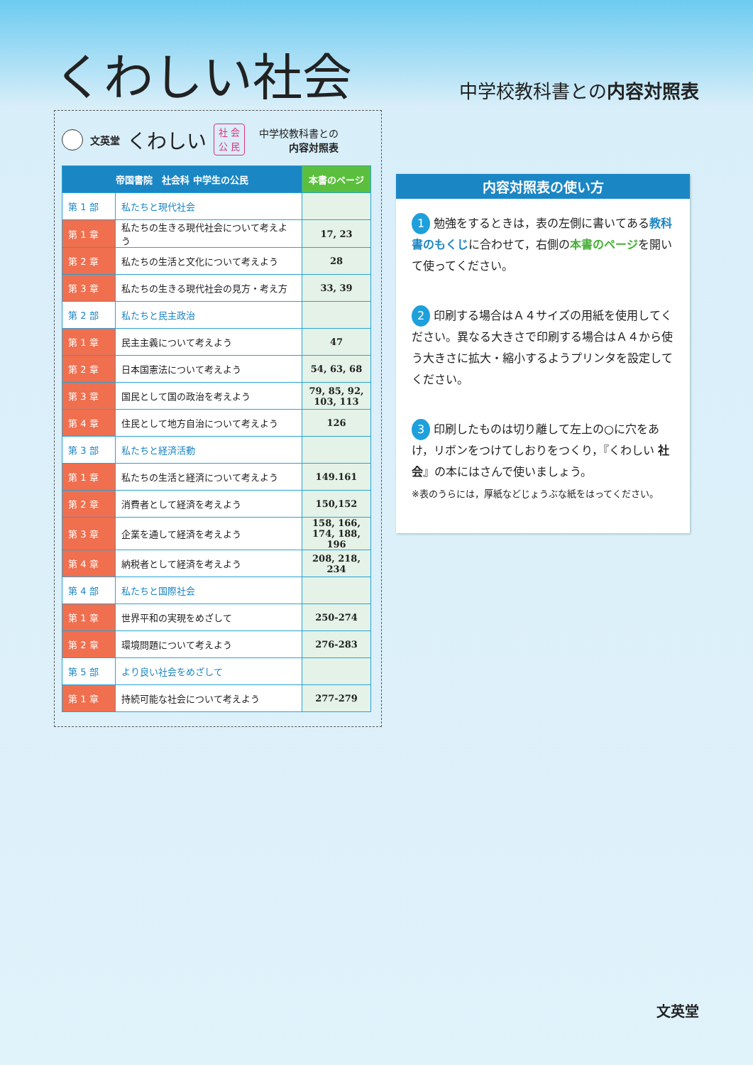くわしい社会
中学校教科書との内容対照表
文英堂 くわしい 社 会
公 民 中学校教科書との
内容対照表
| 帝国書院 社会科 中学生の公民 | | 本書のページ |
| --- | --- | --- |
| 第 1 部 | 私たちと現代社会 | |
| 第 1 章 | 私たちの生きる現代社会について考えよう | 17, 23 |
| 第 2 章 | 私たちの生活と文化について考えよう | 28 |
| 第 3 章 | 私たちの生きる現代社会の見方・考え方 | 33, 39 |
| 第 2 部 | 私たちと民主政治 | |
| 第 1 章 | 民主主義について考えよう | 47 |
| 第 2 章 | 日本国憲法について考えよう | 54, 63, 68 |
| 第 3 章 | 国民として国の政治を考えよう | 79, 85, 92, 103, 113 |
| 第 4 章 | 住民として地方自治について考えよう | 126 |
| 第 3 部 | 私たちと経済活動 | |
| 第 1 章 | 私たちの生活と経済について考えよう | 149.161 |
| 第 2 章 | 消費者として経済を考えよう | 150,152 |
| 第 3 章 | 企業を通して経済を考えよう | 158, 166, 174, 188, 196 |
| 第 4 章 | 納税者として経済を考えよう | 208, 218, 234 |
| 第 4 部 | 私たちと国際社会 | |
| 第 1 章 | 世界平和の実現をめざして | 250-274 |
| 第 2 章 | 環境問題について考えよう | 276-283 |
| 第 5 部 | より良い社会をめざして | |
| 第 1 章 | 持続可能な社会について考えよう | 277-279 |
内容対照表の使い方
1 勉強をするときは，表の左側に書いてある教科書のもくじに合わせて，右側の本書のページを開いて使ってください。
2 印刷する場合はＡ４サイズの用紙を使用してください。異なる大きさで印刷する場合はＡ４から使う大きさに拡大・縮小するようプリンタを設定してください。
3 印刷したものは切り離して左上の○に穴をあけ，リボンをつけてしおりをつくり，『くわしい 社会』の本にはさんで使いましょう。
※表のうらには，厚紙などじょうぶな紙をはってください。
文英堂